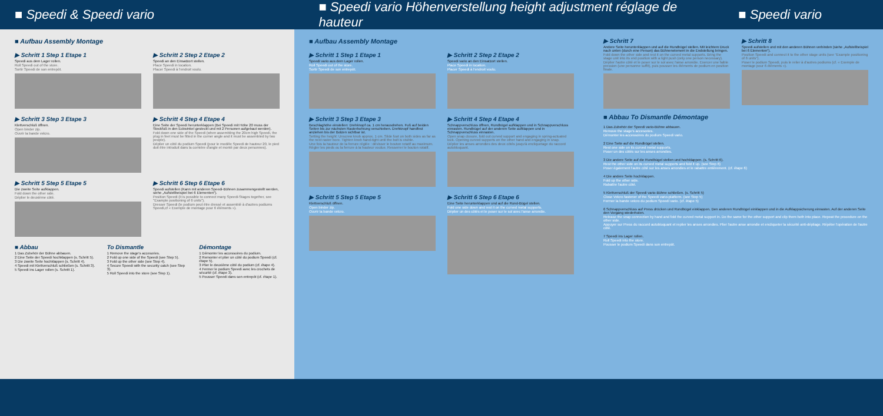■ Speedi & Speedi vario
■ Speedi vario Höhenverstellung height adjustment réglage de hauteur
■ Speedi vario
■ Aufbau Assembly Montage
▶ Schritt 1 Step 1 Etape 1
Speedi aus dem Lager rollen.
Roll Speedi out of the store.
Sortir Speedi de son entrepôt.
▶ Schritt 2 Step 2 Etape 2
Speedi an den Einsatzort stellen.
Place Speedi in location.
Placer Speedi à l'endroit voulu.
▶ Schritt 3 Step 3 Etape 3
Klettverschluß öffnen.
Open binder zip.
Ouvrir la bande velcro.
▶ Schritt 4 Step 4 Etape 4
Eine Seite der Speedi herunterklappen (Bei Speedi mit Höhe 20 muss der Steckfuß in den Eckwinkel gesteckt und mit 2 Personen aufgebaut werden).
Fold down one side of the Speedi (when assembling the 20cm high Speedi, the plug in feet must be fitted in the corner angle and it must be assembled by two people).
Déplier un côté du podium Speedi (pour le modèle Speedi de hauteur 20, le pied doit être introduit dans la cornière d'angle et monté par deux personnes).
▶ Schritt 5 Step 5 Etape 5
Die zweite Seite aufklappen.
Fold down the other side.
Déplier le deuxième côté.
▶ Schritt 6 Step 6 Etape 6
Speedi aufstellen (Kann mit anderen Speedi-Bühnen zusammengestellt werden, siehe „Aufstellbeispiel bei 6 Elementen“).
Position Speedi (it is possible to connect many Speedi-Stages together, see "Example positioning of 6 units").
Dresser Speedi (le podium peut être dressé et assemblé à d'autres podiums Speedi,cf « Exemple de montage pour 6 éléments »).
■ Abbau
1 Das Zubehör der Bühne abbauen.
2 Eine Seite der Speedi hochklappen (s. Schritt 5).
3 Die zweite Seite hochklappen (s. Schritt 4).
4 Speedi mit Klettverschluß schließen (s. Schritt 3).
5 Speedi ins Lager rollen (s. Schritt 1).
To Dismantle
1 Remove the stage's accesories.
2 Fold up one side of the Speedi (see Step 5).
3 Fold up the other side (see Step 4).
4 Secure Speedi with the security catch (see Step 3).
5 Roll Speedi into the store (see Step 1).
Démontage
1 Démonter les accessoires du podium.
2 Remonter et plier un côté du podium Speedi (cf. étape 5).
3 Plier le deuxième côté du podium (cf. étape 4).
4 Fermer le podium Speedi avec les crochets de sécurité (cf. étape 3).
5 Pousser Speedi dans son entrepôt (cf. étape 1).
■ Aufbau Assembly Montage
▶ Schritt 1 Step 1 Etape 1
Speedi vario aus dem Lager rollen.
Roll Speedi out of the store.
Sortir Speedi de son entrepôt.
▶ Schritt 2 Step 2 Etape 2
Speedi vario an den Einsatzort stellen.
Place Speedi in location.
Placer Speedi à l'endroit voulu.
▶ Schritt 3 Step 3 Etape 3
Beschlaghöhe einstellen: Drehknopf ca. 1 cm herausdrehen. Fuß auf beiden Seiten bis zur nächsten Rasterbohrung verschieben. Drehknopf handfest anziehen bis der Bolzen sichtbar ist.
Setting the height: Unscrew knob approx. 1 cm. Slide foot on both sides as far as the next raster bore. Tighten knob hand-tight until the bolt is visible.
Une fois la hauteur de la ferrure réglée : dévisser le bouton rotatif au maximum. Régler les pieds ou la ferrure à la hauteur voulue. Resserrer le bouton rotatif.
▶ Schritt 4 Step 4 Etape 4
Schnappverschluss öffnen, Rundbügel aufklappen und in Schnappverschluss einrasten. Rundbügel auf der anderen Seite aufklappen und in Schnappverschluss einrasten.
Open snap closure, fold out curved support and engaging in spring-actuated lock. Opening curved supports on the other hand and engaging in snap.
Déplier les anses arrondies des deux côtés jusqu'à encliquetage du raccord autobloquant.
▶ Schritt 5 Step 5 Etape 5
Klettverschluß öffnen.
Open binder zip.
Ouvrir la bande velcro.
▶ Schritt 6 Step 6 Etape 6
Eine Seite herunterklappen und auf die Rund-Bügel stellen.
Fold one side down and rest it on the curved metal supports.
Déplier un des côtés et le poser sur le sol avec l'anse arrondie.
▶ Schritt 7
Andere Seite herunterklappen und auf die Rundbügel stellen. Mit leichtem Druck nach unten (durch eine Person) das Bühnenelement in die Endstellung bringen.
Fold down the other side and rest it on the curved metal supports. Bring the stage unit into its end position with a light push (only one person necessary).
Déplier l'autre côté et le poser sur le sol avec l'anse arrondie. Exercer une faible pression (une personne suffit), puis pousser les éléments de podium en position finale.
▶ Schritt 8
Speedi aufstellen und mit den anderen Bühnen verbinden (siehe „Aufstellbeispiel bei 6 Elementen“).
Position Speedi and connect it to the other stage units (see "Example positioning of 6 units").
Poser le podium Speedi, puis le relier à d'autres podiums (cf. « Exemple de montage pour 6 éléments »).
■ Abbau To Dismantle Démontage
1 Das Zubehör der Speedi vario-Bühne abbauen.
Remove the stage's accesories.
Démonter les accessoires du podium Speedi vario.
2 Eine Seite auf die Rundbügel stellen.
Rest one side on its curved metal supports.
Poser un des côtés sur les anses arrondies.
3 Die andere Seite auf die Rundbügel stellen und hochklappen. (s. Schritt 6).
Rest the other side on its curved metal supports and fold it up. (see Step 6)
Poser également l'autre côté sur les anses arrondies et le rabattre entièrement. (cf. étape 6)
4 Die andere Seite hochklappen.
Fold up the other side.
Rabattre l'autre côté.
5 Klettverschluß der Speedi vario-Bühne schließen. (s. Schritt 5)
Close Velcro fastener of the Speedi vario-platform. (see Step 5)
Fermer la bande velcro du podium Speedi vario. (cf. étape 5)
6 Schnappverschluss auf Press drücken und Rundbügel einklappen. Den anderen Rundbügel einklappen und in die Aufklappsicherung einrasten. Auf der anderen Seite den Vorgang wiederholen.
Release the snap connection by hand and fold the curved metal support in. Do the same for the other support and clip them both into place. Repeat the procedure on the other side.
Appuyer sur Press du raccord autobloquant et replier les anses arrondies. Plier l'autre anse arrondie et encliqueter la sécurité anti-dépliage. Répéter l'opération de l'autre côté.
7 Speedi ins Lager rollen.
Roll Speedi into the store.
Pousser le podium Speedi dans son entrepôt.